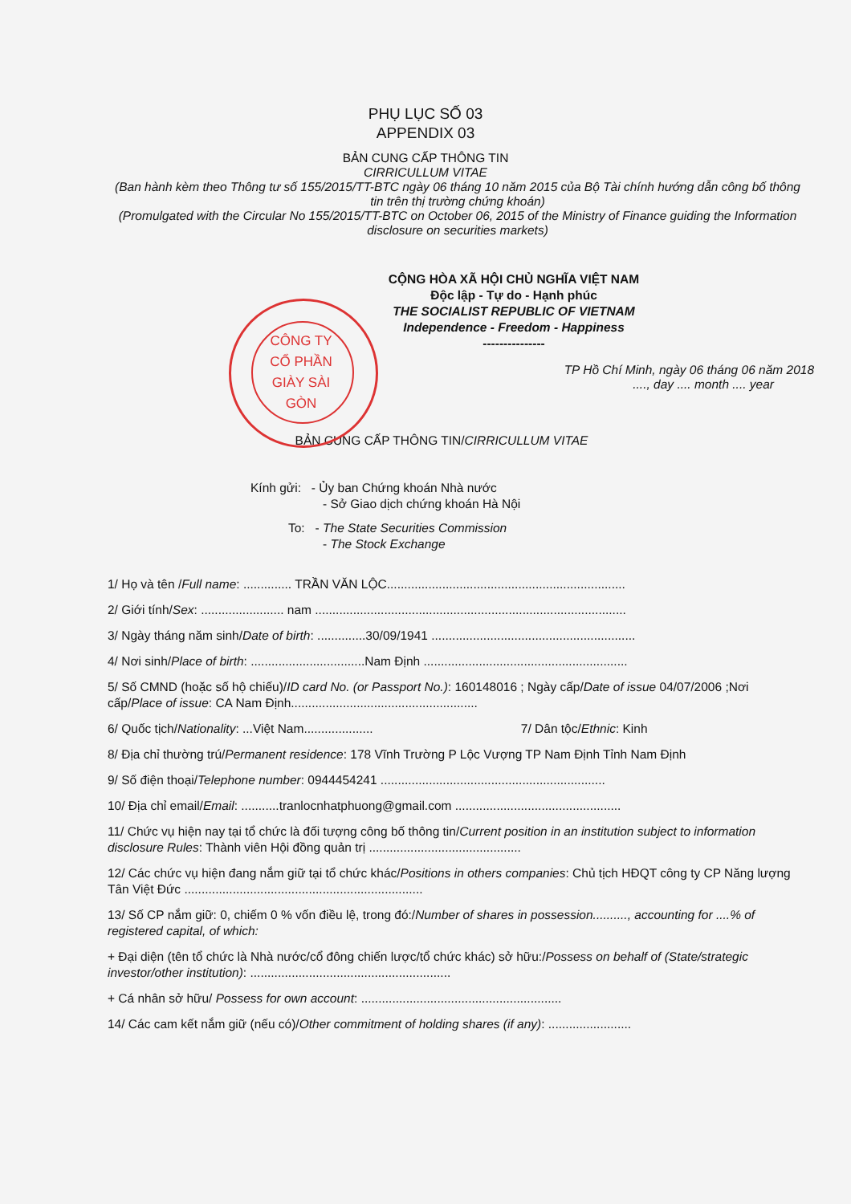PHỤ LỤC SỐ 03
APPENDIX 03
BẢN CUNG CẤP THÔNG TIN
CIRRICULLUM VITAE
(Ban hành kèm theo Thông tư số 155/2015/TT-BTC ngày 06 tháng 10 năm 2015 của Bộ Tài chính hướng dẫn công bố thông tin trên thị trường chứng khoán)
(Promulgated with the Circular No 155/2015/TT-BTC on October 06, 2015 of the Ministry of Finance guiding the Information disclosure on securities markets)
CỘNG HÒA XÃ HỘI CHỦ NGHĨA VIỆT NAM
Độc lập - Tự do - Hạnh phúc
THE SOCIALIST REPUBLIC OF VIETNAM
Independence - Freedom - Happiness
---------------
TP Hồ Chí Minh, ngày 06 tháng 06 năm 2018
...., day .... month .... year
CÔNG TY CỔ PHẦN GIÀY SÀI GÒN
BẢN CUNG CẤP THÔNG TIN/CIRRICULLUM VITAE
Kính gửi: - Ủy ban Chứng khoán Nhà nước
- Sở Giao dịch chứng khoán Hà Nội
To: - The State Securities Commission
- The Stock Exchange
1/ Họ và tên /Full name: .............. TRẦN VĂN LỘC.....................................................................
2/ Giới tính/Sex: ........................ nam ..........................................................................................
3/ Ngày tháng năm sinh/Date of birth: ..............30/09/1941 ...........................................................
4/ Nơi sinh/Place of birth: .................................Nam Định ...........................................................
5/ Số CMND (hoặc số hộ chiếu)/ID card No. (or Passport No.): 160148016 ; Ngày cấp/Date of issue 04/07/2006 ;Nơi cấp/Place of issue: CA Nam Định......................................................
6/ Quốc tịch/Nationality: ...Việt Nam.................... 7/ Dân tộc/Ethnic: Kinh
8/ Địa chỉ thường trú/Permanent residence: 178 Vĩnh Trường P Lộc Vượng TP Nam Định Tỉnh Nam Định
9/ Số điện thoại/Telephone number: 0944454241 .................................................................
10/ Địa chỉ email/Email: ...........tranlocnhatphuong@gmail.com ................................................
11/ Chức vụ hiện nay tại tổ chức là đối tượng công bố thông tin/Current position in an institution subject to information disclosure Rules: Thành viên Hội đồng quản trị ............................................
12/ Các chức vụ hiện đang nắm giữ tại tổ chức khác/Positions in others companies: Chủ tịch HĐQT công ty CP Năng lượng Tân Việt Đức .....................................................................
13/ Số CP nắm giữ: 0, chiếm 0 % vốn điều lệ, trong đó:/Number of shares in possession.........., accounting for ....% of registered capital, of which:
+ Đại diện (tên tổ chức là Nhà nước/cổ đông chiến lược/tổ chức khác) sở hữu:/Possess on behalf of (State/strategic investor/other institution): ..........................................................
+ Cá nhân sở hữu/ Possess for own account: ..........................................................
14/ Các cam kết nắm giữ (nếu có)/Other commitment of holding shares (if any): ........................